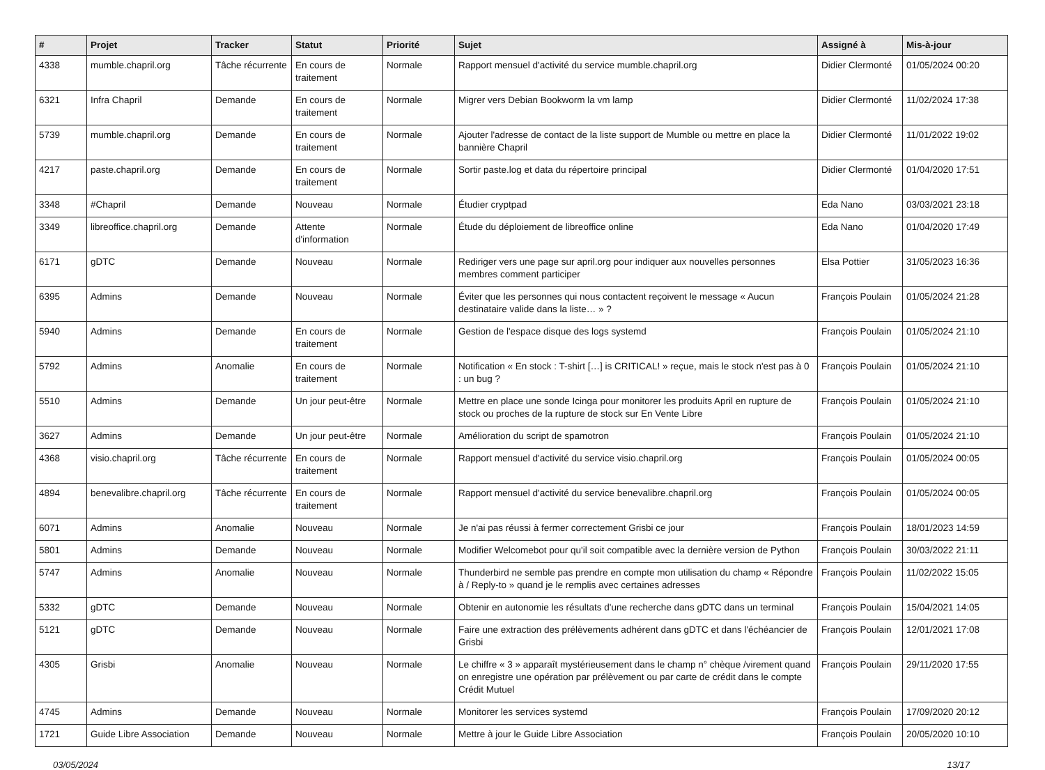| # | Projet | Tracker | Statut | Priorité | Sujet | Assigné à | Mis-à-jour |
| --- | --- | --- | --- | --- | --- | --- | --- |
| 4338 | mumble.chapril.org | Tâche récurrente | En cours de traitement | Normale | Rapport mensuel d'activité du service mumble.chapril.org | Didier Clermonté | 01/05/2024 00:20 |
| 6321 | Infra Chapril | Demande | En cours de traitement | Normale | Migrer vers Debian Bookworm la vm lamp | Didier Clermonté | 11/02/2024 17:38 |
| 5739 | mumble.chapril.org | Demande | En cours de traitement | Normale | Ajouter l'adresse de contact de la liste support de Mumble ou mettre en place la bannière Chapril | Didier Clermonté | 11/01/2022 19:02 |
| 4217 | paste.chapril.org | Demande | En cours de traitement | Normale | Sortir paste.log et data du répertoire principal | Didier Clermonté | 01/04/2020 17:51 |
| 3348 | #Chapril | Demande | Nouveau | Normale | Étudier cryptpad | Eda Nano | 03/03/2021 23:18 |
| 3349 | libreoffice.chapril.org | Demande | Attente d'information | Normale | Étude du déploiement de libreoffice online | Eda Nano | 01/04/2020 17:49 |
| 6171 | gDTC | Demande | Nouveau | Normale | Rediriger vers une page sur april.org pour indiquer aux nouvelles personnes membres comment participer | Elsa Pottier | 31/05/2023 16:36 |
| 6395 | Admins | Demande | Nouveau | Normale | Éviter que les personnes qui nous contactent reçoivent le message « Aucun destinataire valide dans la liste… » ? | François Poulain | 01/05/2024 21:28 |
| 5940 | Admins | Demande | En cours de traitement | Normale | Gestion de l'espace disque des logs systemd | François Poulain | 01/05/2024 21:10 |
| 5792 | Admins | Anomalie | En cours de traitement | Normale | Notification « En stock : T-shirt […] is CRITICAL! » reçue, mais le stock n'est pas à 0 : un bug ? | François Poulain | 01/05/2024 21:10 |
| 5510 | Admins | Demande | Un jour peut-être | Normale | Mettre en place une sonde Icinga pour monitorer les produits April en rupture de stock ou proches de la rupture de stock sur En Vente Libre | François Poulain | 01/05/2024 21:10 |
| 3627 | Admins | Demande | Un jour peut-être | Normale | Amélioration du script de spamotron | François Poulain | 01/05/2024 21:10 |
| 4368 | visio.chapril.org | Tâche récurrente | En cours de traitement | Normale | Rapport mensuel d'activité du service visio.chapril.org | François Poulain | 01/05/2024 00:05 |
| 4894 | benevalibre.chapril.org | Tâche récurrente | En cours de traitement | Normale | Rapport mensuel d'activité du service benevalibre.chapril.org | François Poulain | 01/05/2024 00:05 |
| 6071 | Admins | Anomalie | Nouveau | Normale | Je n'ai pas réussi à fermer correctement Grisbi ce jour | François Poulain | 18/01/2023 14:59 |
| 5801 | Admins | Demande | Nouveau | Normale | Modifier Welcomebot pour qu'il soit compatible avec la dernière version de Python | François Poulain | 30/03/2022 21:11 |
| 5747 | Admins | Anomalie | Nouveau | Normale | Thunderbird ne semble pas prendre en compte mon utilisation du champ « Répondre à / Reply-to » quand je le remplis avec certaines adresses | François Poulain | 11/02/2022 15:05 |
| 5332 | gDTC | Demande | Nouveau | Normale | Obtenir en autonomie les résultats d'une recherche dans gDTC dans un terminal | François Poulain | 15/04/2021 14:05 |
| 5121 | gDTC | Demande | Nouveau | Normale | Faire une extraction des prélèvements adhérent dans gDTC et dans l'échéancier de Grisbi | François Poulain | 12/01/2021 17:08 |
| 4305 | Grisbi | Anomalie | Nouveau | Normale | Le chiffre « 3 » apparaît mystérieusement dans le champ n° chèque /virement quand on enregistre une opération par prélèvement ou par carte de crédit dans le compte Crédit Mutuel | François Poulain | 29/11/2020 17:55 |
| 4745 | Admins | Demande | Nouveau | Normale | Monitorer les services systemd | François Poulain | 17/09/2020 20:12 |
| 1721 | Guide Libre Association | Demande | Nouveau | Normale | Mettre à jour le Guide Libre Association | François Poulain | 20/05/2020 10:10 |
03/05/2024 13/17